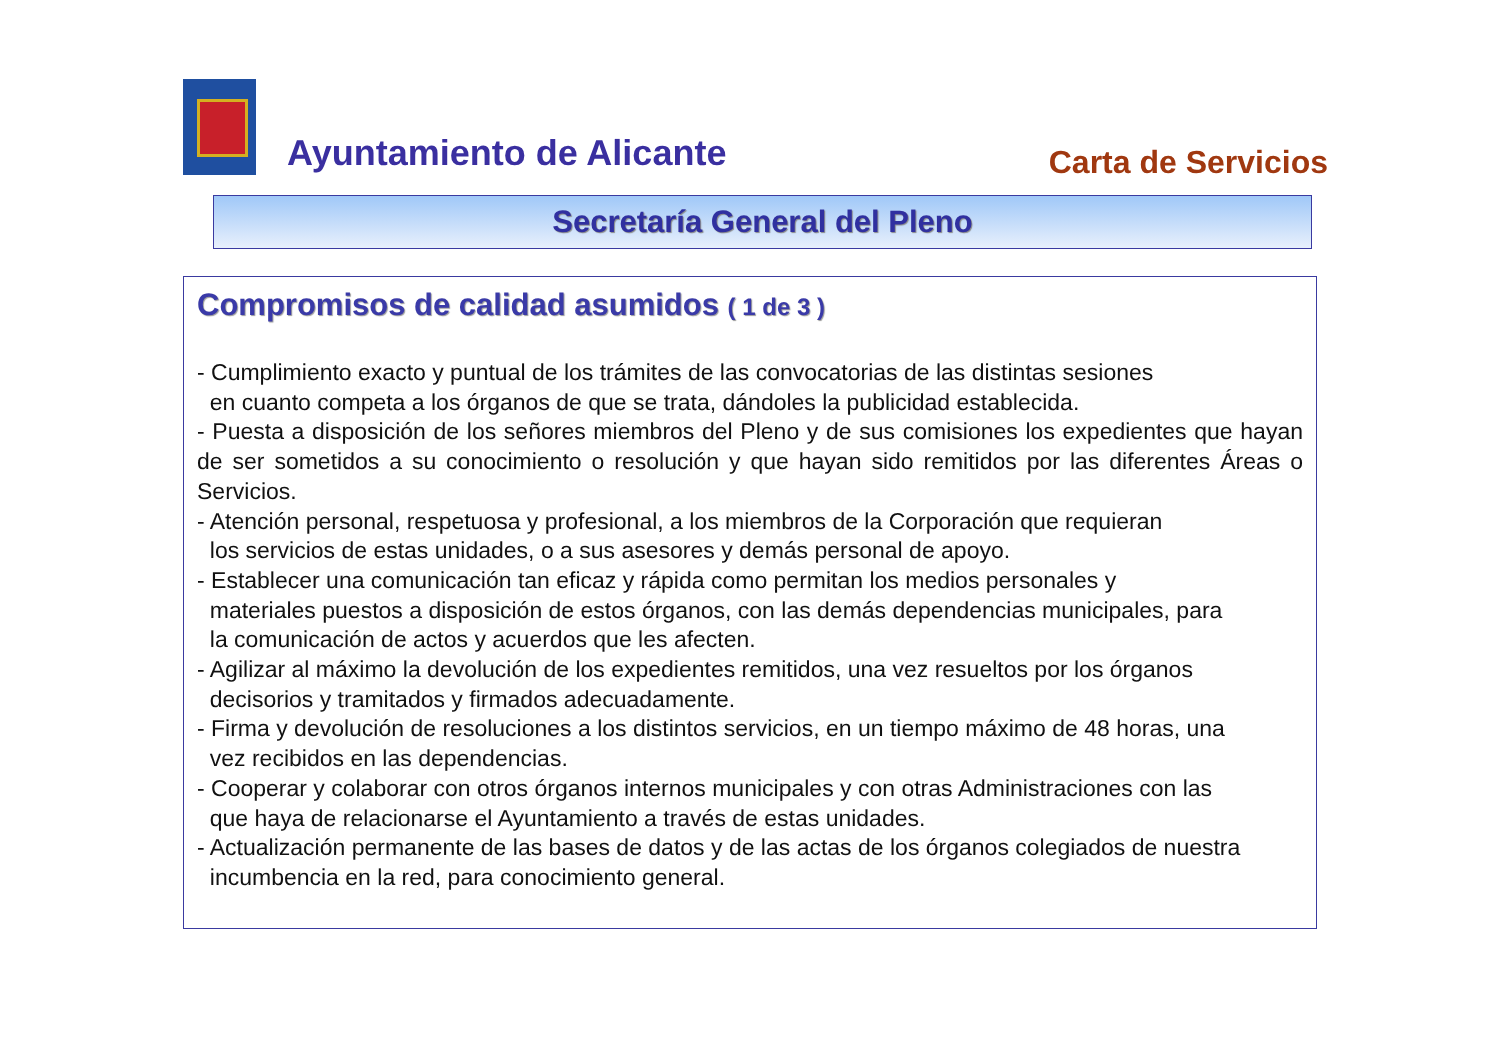Ayuntamiento de Alicante Carta de Servicios
Secretaría General del Pleno
Compromisos de calidad asumidos ( 1 de 3 )
- Cumplimiento exacto y puntual de los trámites de las convocatorias de las distintas sesiones
en cuanto competa a los órganos de que se trata, dándoles la publicidad establecida.
- Puesta a disposición de los señores miembros del Pleno y de sus comisiones los expedientes que hayan de ser sometidos a su conocimiento o resolución y que hayan sido remitidos por las diferentes Áreas o Servicios.
- Atención personal, respetuosa y profesional, a los miembros de la Corporación que requieran
los servicios de estas unidades, o a sus asesores y demás personal de apoyo.
- Establecer una comunicación tan eficaz y rápida como permitan los medios personales y
materiales puestos a disposición de estos órganos, con las demás dependencias municipales, para
la comunicación de actos y acuerdos que les afecten.
- Agilizar al máximo la devolución de los expedientes remitidos, una vez resueltos por los órganos
decisorios y tramitados y firmados adecuadamente.
- Firma y devolución de resoluciones a los distintos servicios, en un tiempo máximo de 48 horas, una
vez recibidos en las dependencias.
- Cooperar y colaborar con otros órganos internos municipales y con otras Administraciones con las
que haya de relacionarse el Ayuntamiento a través de estas unidades.
- Actualización permanente de las bases de datos y de las actas de los órganos colegiados de nuestra
incumbencia en la red, para conocimiento general.